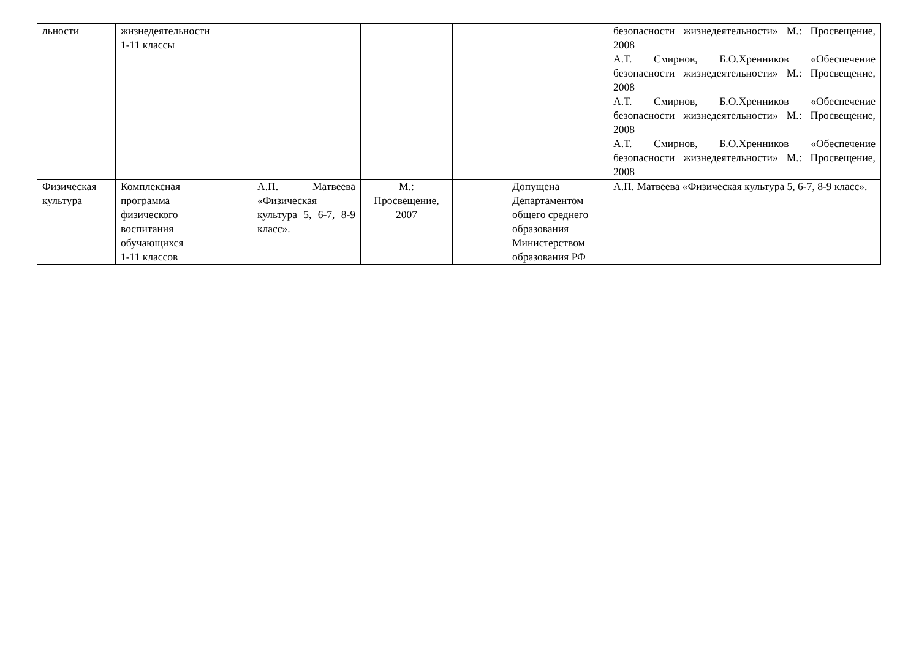| льности | жизнедеятельности 1-11 классы | | | | | безопасности жизнедеятельности» М.: Просвещение, 2008 А.Т. Смирнов, Б.О.Хренников «Обеспечение безопасности жизнедеятельности» М.: Просвещение, 2008 А.Т. Смирнов, Б.О.Хренников «Обеспечение безопасности жизнедеятельности» М.: Просвещение, 2008 А.Т. Смирнов, Б.О.Хренников «Обеспечение безопасности жизнедеятельности» М.: Просвещение, 2008 |
| Физическая культура | Комплексная программа физического воспитания обучающихся 1-11 классов | А.П. Матвеева «Физическая культура 5, 6-7, 8-9 класс». | М.: Просвещение, 2007 | | Допущена Департаментом общего среднего образования Министерством образования РФ | А.П. Матвеева «Физическая культура 5, 6-7, 8-9 класс». |